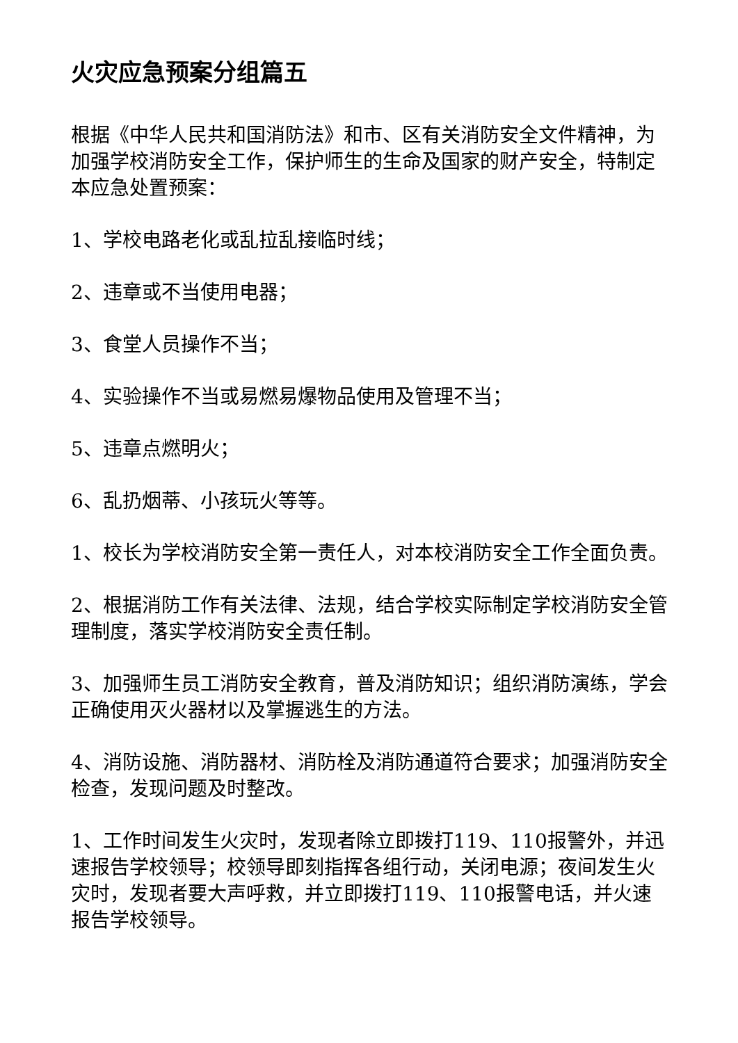火灾应急预案分组篇五
根据《中华人民共和国消防法》和市、区有关消防安全文件精神，为加强学校消防安全工作，保护师生的生命及国家的财产安全，特制定本应急处置预案：
1、学校电路老化或乱拉乱接临时线；
2、违章或不当使用电器；
3、食堂人员操作不当；
4、实验操作不当或易燃易爆物品使用及管理不当；
5、违章点燃明火；
6、乱扔烟蒂、小孩玩火等等。
1、校长为学校消防安全第一责任人，对本校消防安全工作全面负责。
2、根据消防工作有关法律、法规，结合学校实际制定学校消防安全管理制度，落实学校消防安全责任制。
3、加强师生员工消防安全教育，普及消防知识；组织消防演练，学会正确使用灭火器材以及掌握逃生的方法。
4、消防设施、消防器材、消防栓及消防通道符合要求；加强消防安全检查，发现问题及时整改。
1、工作时间发生火灾时，发现者除立即拨打119、110报警外，并迅速报告学校领导；校领导即刻指挥各组行动，关闭电源；夜间发生火灾时，发现者要大声呼救，并立即拨打119、110报警电话，并火速报告学校领导。